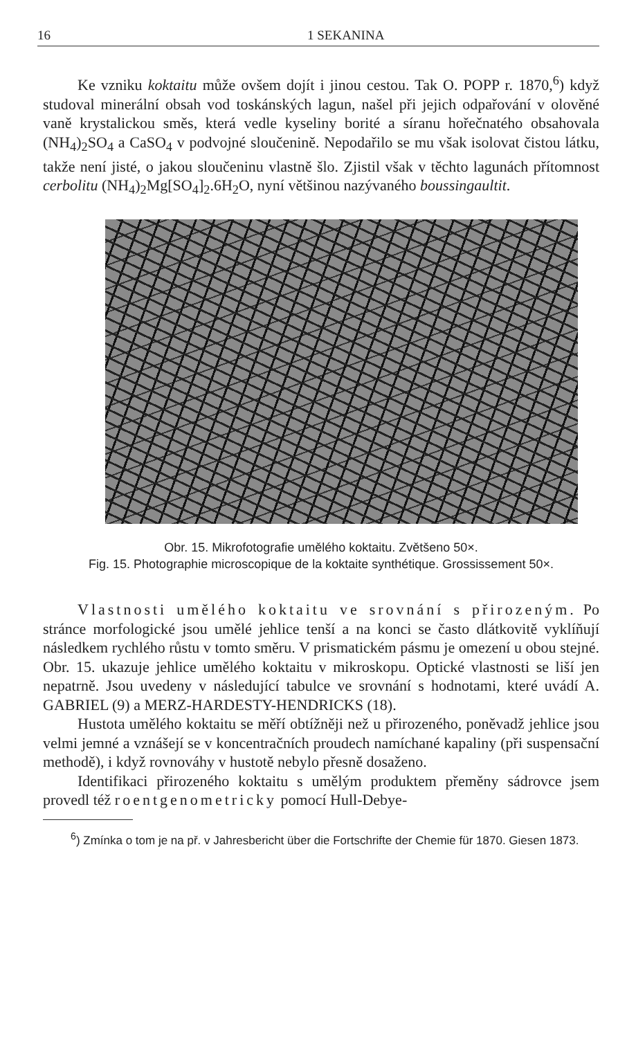16 1 SEKANINA
Ke vzniku koktaitu může ovšem dojít i jinou cestou. Tak O. POPP r. 1870,<sup>6</sup>) když studoval minerální obsah vod toskánských lagun, našel při jejich odpařování v olověné vaně krystalickou směs, která vedle kyseliny borité a síranu hořečnatého obsahovala (NH<sub>4</sub>)<sub>2</sub>SO<sub>4</sub> a CaSO<sub>4</sub> v podvojné sloučenině. Nepodařilo se mu však isolovat čistou látku, takže není jisté, o jakou sloučeninu vlastně šlo. Zjistil však v těchto lagunách přítomnost cerbolitu (NH<sub>4</sub>)<sub>2</sub>Mg[SO<sub>4</sub>]<sub>2</sub>.6H<sub>2</sub>O, nyní většinou nazývaného boussingaultit.
Obr. 15. Mikrofotografie umělého koktaitu. Zvětšeno 50×.
Fig. 15. Photographie microscopique de la koktaite synthétique. Grossissement 50×.
Vlastnosti umělého koktaitu ve srovnání s přirozeným. Po stránce morfologické jsou umělé jehlice tenší a na konci se často dlátkovitě vyklíňují následkem rychlého růstu v tomto směru. V prismatickém pásmu je omezení u obou stejné. Obr. 15. ukazuje jehlice umělého koktaitu v mikroskopu. Optické vlastnosti se liší jen nepatrně. Jsou uvedeny v následující tabulce ve srovnání s hodnotami, které uvádí A. GABRIEL (9) a MERZ-HARDESTY-HENDRICKS (18).
Hustota umělého koktaitu se měří obtížněji než u přirozeného, poněvadž jehlice jsou velmi jemné a vznášejí se v koncentračních proudech namíchané kapaliny (při suspensační methodě), i když rovnováhy v hustotě nebylo přesně dosaženo.
Identifikaci přirozeného koktaitu s umělým produktem přeměny sádrovce jsem provedl též roentgenometricky pomocí Hull-Debye-
<sup>6</sup>) Zmínka o tom je na př. v Jahresbericht über die Fortschrifte der Chemie für 1870. Giesen 1873.